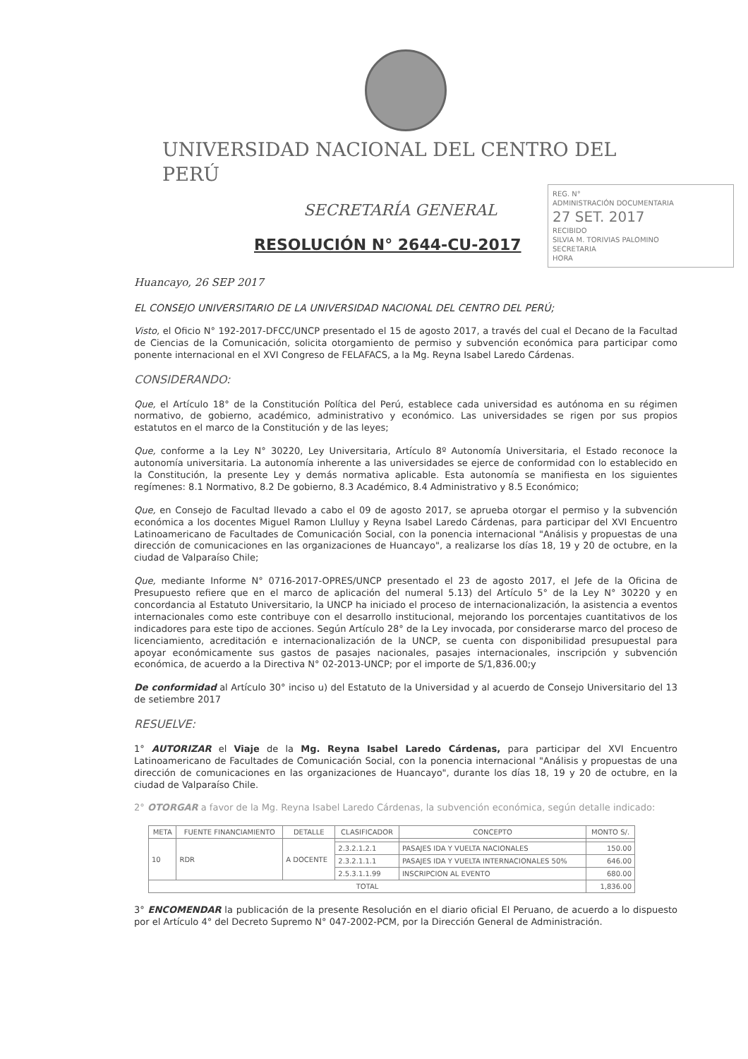UNIVERSIDAD NACIONAL DEL CENTRO DEL PERÚ
SECRETARÍA GENERAL
RESOLUCIÓN N° 2644-CU-2017
REG. N°
ADMINISTRACIÓN DOCUMENTARIA
27 SET. 2017
RECIBIDO
SILVIA M. TORIVIAS PALOMINO
SECRETARIA
HORA
Huancayo, 26 SEP 2017
EL CONSEJO UNIVERSITARIO DE LA UNIVERSIDAD NACIONAL DEL CENTRO DEL PERÚ;
Visto, el Oficio N° 192-2017-DFCC/UNCP presentado el 15 de agosto 2017, a través del cual el Decano de la Facultad de Ciencias de la Comunicación, solicita otorgamiento de permiso y subvención económica para participar como ponente internacional en el XVI Congreso de FELAFACS, a la Mg. Reyna Isabel Laredo Cárdenas.
CONSIDERANDO:
Que, el Artículo 18° de la Constitución Política del Perú, establece cada universidad es autónoma en su régimen normativo, de gobierno, académico, administrativo y económico. Las universidades se rigen por sus propios estatutos en el marco de la Constitución y de las leyes;
Que, conforme a la Ley N° 30220, Ley Universitaria, Artículo 8º Autonomía Universitaria, el Estado reconoce la autonomía universitaria. La autonomía inherente a las universidades se ejerce de conformidad con lo establecido en la Constitución, la presente Ley y demás normativa aplicable. Esta autonomía se manifiesta en los siguientes regímenes: 8.1 Normativo, 8.2 De gobierno, 8.3 Académico, 8.4 Administrativo y 8.5 Económico;
Que, en Consejo de Facultad llevado a cabo el 09 de agosto 2017, se aprueba otorgar el permiso y la subvención económica a los docentes Miguel Ramon Llulluy y Reyna Isabel Laredo Cárdenas, para participar del XVI Encuentro Latinoamericano de Facultades de Comunicación Social, con la ponencia internacional "Análisis y propuestas de una dirección de comunicaciones en las organizaciones de Huancayo", a realizarse los días 18, 19 y 20 de octubre, en la ciudad de Valparaíso Chile;
Que, mediante Informe N° 0716-2017-OPRES/UNCP presentado el 23 de agosto 2017, el Jefe de la Oficina de Presupuesto refiere que en el marco de aplicación del numeral 5.13) del Artículo 5° de la Ley N° 30220 y en concordancia al Estatuto Universitario, la UNCP ha iniciado el proceso de internacionalización, la asistencia a eventos internacionales como este contribuye con el desarrollo institucional, mejorando los porcentajes cuantitativos de los indicadores para este tipo de acciones. Según Artículo 28° de la Ley invocada, por considerarse marco del proceso de licenciamiento, acreditación e internacionalización de la UNCP, se cuenta con disponibilidad presupuestal para apoyar económicamente sus gastos de pasajes nacionales, pasajes internacionales, inscripción y subvención económica, de acuerdo a la Directiva N° 02-2013-UNCP; por el importe de S/1,836.00;y
De conformidad al Artículo 30° inciso u) del Estatuto de la Universidad y al acuerdo de Consejo Universitario del 13 de setiembre 2017
RESUELVE:
1° AUTORIZAR el Viaje de la Mg. Reyna Isabel Laredo Cárdenas, para participar del XVI Encuentro Latinoamericano de Facultades de Comunicación Social, con la ponencia internacional "Análisis y propuestas de una dirección de comunicaciones en las organizaciones de Huancayo", durante los días 18, 19 y 20 de octubre, en la ciudad de Valparaíso Chile.
2° OTORGAR a favor de la Mg. Reyna Isabel Laredo Cárdenas, la subvención económica, según detalle indicado:
| META | FUENTE FINANCIAMIENTO | DETALLE | CLASIFICADOR | CONCEPTO | MONTO S/. |
| --- | --- | --- | --- | --- | --- |
| 10 | RDR | A DOCENTE | | | |
| | | | 2.3.2.1.2.1 | PASAJES IDA Y VUELTA NACIONALES | 150.00 |
| | | | 2.3.2.1.1.1 | PASAJES IDA Y VUELTA INTERNACIONALES 50% | 646.00 |
| | | | 2.5.3.1.1.99 | INSCRIPCION AL EVENTO | 680.00 |
| TOTAL | | | | | 1,836.00 |
3° ENCOMENDAR la publicación de la presente Resolución en el diario oficial El Peruano, de acuerdo a lo dispuesto por el Artículo 4° del Decreto Supremo N° 047-2002-PCM, por la Dirección General de Administración.